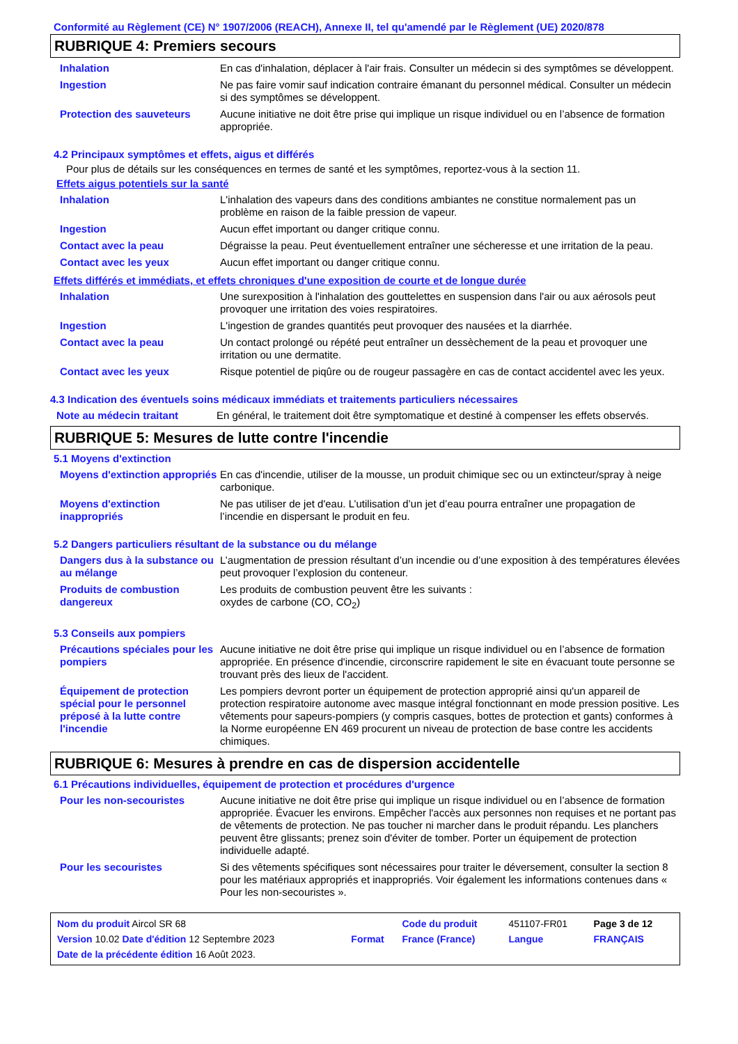Conformité au Règlement (CE) N° 1907/2006 (REACH), Annexe II, tel qu'amendé par le Règlement (UE) 2020/878
RUBRIQUE 4: Premiers secours
| Inhalation | En cas d'inhalation, déplacer à l'air frais. Consulter un médecin si des symptômes se développent. |
| Ingestion | Ne pas faire vomir sauf indication contraire émanant du personnel médical. Consulter un médecin si des symptômes se développent. |
| Protection des sauveteurs | Aucune initiative ne doit être prise qui implique un risque individuel ou en l’absence de formation appropriée. |
4.2 Principaux symptômes et effets, aigus et différés
Pour plus de détails sur les conséquences en termes de santé et les symptômes, reportez-vous à la section 11.
Effets aigus potentiels sur la santé
| Inhalation | L'inhalation des vapeurs dans des conditions ambiantes ne constitue normalement pas un problème en raison de la faible pression de vapeur. |
| Ingestion | Aucun effet important ou danger critique connu. |
| Contact avec la peau | Dégraisse la peau. Peut éventuellement entraîner une sécheresse et une irritation de la peau. |
| Contact avec les yeux | Aucun effet important ou danger critique connu. |
Effets différés et immédiats, et effets chroniques d'une exposition de courte et de longue durée
| Inhalation | Une surexposition à l'inhalation des gouttelettes en suspension dans l'air ou aux aérosols peut provoquer une irritation des voies respiratoires. |
| Ingestion | L'ingestion de grandes quantités peut provoquer des nausées et la diarrhée. |
| Contact avec la peau | Un contact prolongé ou répété peut entraîner un dessèchement de la peau et provoquer une irritation ou une dermatite. |
| Contact avec les yeux | Risque potentiel de piqûre ou de rougeur passagère en cas de contact accidentel avec les yeux. |
4.3 Indication des éventuels soins médicaux immédiats et traitements particuliers nécessaires
| Note au médecin traitant | En général, le traitement doit être symptomatique et destiné à compenser les effets observés. |
RUBRIQUE 5: Mesures de lutte contre l'incendie
5.1 Moyens d'extinction
| Moyens d'extinction appropriés | En cas d'incendie, utiliser de la mousse, un produit chimique sec ou un extincteur/spray à neige carbonique. |
| Moyens d'extinction inappropriés | Ne pas utiliser de jet d'eau. L’utilisation d’un jet d’eau pourra entraîner une propagation de l’incendie en dispersant le produit en feu. |
5.2 Dangers particuliers résultant de la substance ou du mélange
| Dangers dus à la substance ou au mélange | L’augmentation de pression résultant d’un incendie ou d’une exposition à des températures élevées peut provoquer l’explosion du conteneur. |
| Produits de combustion dangereux | Les produits de combustion peuvent être les suivants : oxydes de carbone (CO, CO<sub>2</sub>) |
5.3 Conseils aux pompiers
| Précautions spéciales pour les pompiers | Aucune initiative ne doit être prise qui implique un risque individuel ou en l’absence de formation appropriée. En présence d'incendie, circonscrire rapidement le site en évacuant toute personne se trouvant près des lieux de l'accident. |
| Équipement de protection spécial pour le personnel préposé à la lutte contre l'incendie | Les pompiers devront porter un équipement de protection approprié ainsi qu'un appareil de protection respiratoire autonome avec masque intégral fonctionnant en mode pression positive. Les vêtements pour sapeurs-pompiers (y compris casques, bottes de protection et gants) conformes à la Norme européenne EN 469 procurent un niveau de protection de base contre les accidents chimiques. |
RUBRIQUE 6: Mesures à prendre en cas de dispersion accidentelle
6.1 Précautions individuelles, équipement de protection et procédures d'urgence
| Pour les non-secouristes | Aucune initiative ne doit être prise qui implique un risque individuel ou en l’absence de formation appropriée. Évacuer les environs. Empêcher l'accès aux personnes non requises et ne portant pas de vêtements de protection. Ne pas toucher ni marcher dans le produit répandu. Les planchers peuvent être glissants; prenez soin d'éviter de tomber. Porter un équipement de protection individuelle adapté. |
| Pour les secouristes | Si des vêtements spécifiques sont nécessaires pour traiter le déversement, consulter la section 8 pour les matériaux appropriés et inappropriés. Voir également les informations contenues dans « Pour les non-secouristes ». |
| Nom du produit Aircol SR 68 | | Code du produit | 451107-FR01 | Page 3 de 12 |
| Version 10.02 Date d'édition 12 Septembre 2023 | Format | France (France) | Langue | FRANÇAIS |
| Date de la précédente édition 16 Août 2023. | | | | |